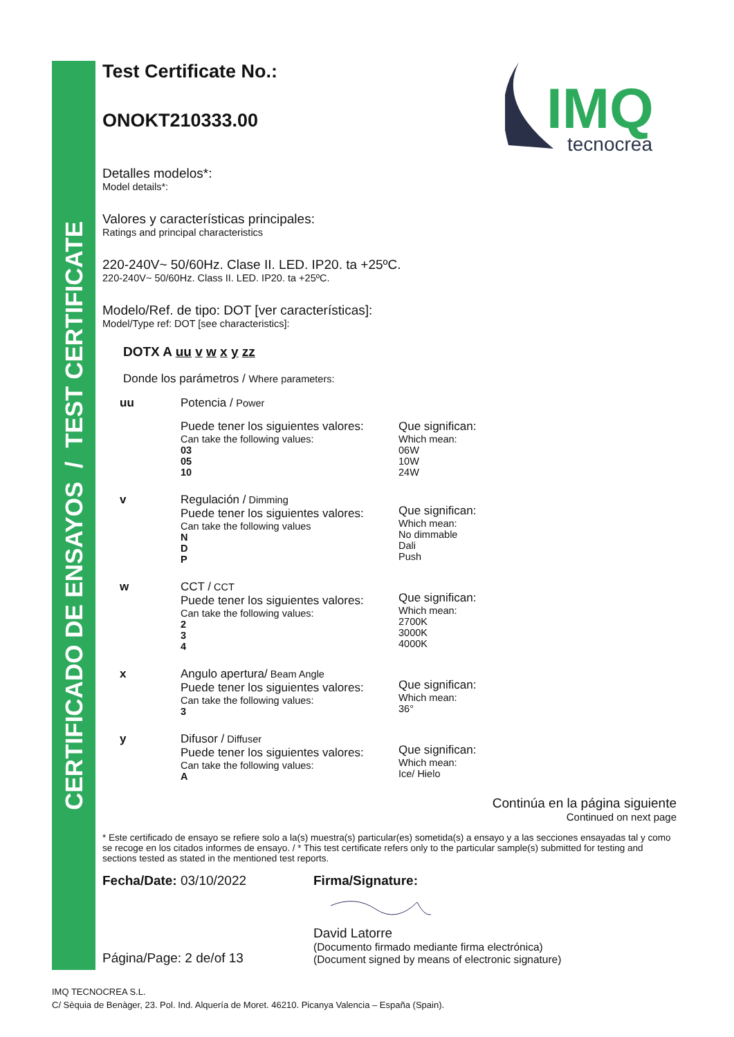CERTIFICADO DE ENSAYOS / TEST CERTIFICATE
IMQ
tecnocrea
Test Certificate No.:
ONOKT210333.00
Detalles modelos*:
Model details*:
Valores y características principales:
Ratings and principal characteristics
220-240V~ 50/60Hz. Clase II. LED. IP20. ta +25ºC.
220-240V~ 50/60Hz. Class II. LED. IP20. ta +25ºC.
Modelo/Ref. de tipo: DOT [ver características]:
Model/Type ref: DOT [see characteristics]:
DOTX A uu v w x y zz
Donde los parámetros / Where parameters:
| uu | Potencia / Power | |
| | Puede tener los siguientes valores: Can take the following values: 03 05 10 | Que significan: Which mean: 06W 10W 24W |
| v | Regulación / Dimming Puede tener los siguientes valores: Can take the following values N D P | Que significan: Which mean: No dimmable Dali Push |
| w | CCT / CCT Puede tener los siguientes valores: Can take the following values: 2 3 4 | Que significan: Which mean: 2700K 3000K 4000K |
| x | Angulo apertura/ Beam Angle Puede tener los siguientes valores: Can take the following values: 3 | Que significan: Which mean: 36° |
| y | Difusor / Diffuser Puede tener los siguientes valores: Can take the following values: A | Que significan: Which mean: Ice/ Hielo |
Continúa en la página siguiente
Continued on next page
* Este certificado de ensayo se refiere solo a la(s) muestra(s) particular(es) sometida(s) a ensayo y a las secciones ensayadas tal y como se recoge en los citados informes de ensayo. / * This test certificate refers only to the particular sample(s) submitted for testing and sections tested as stated in the mentioned test reports.
Fecha/Date: 03/10/2022
Página/Page: 2 de/of 13
Firma/Signature:
David Latorre
(Documento firmado mediante firma electrónica)
(Document signed by means of electronic signature)
IMQ TECNOCREA S.L.
C/ Sèquia de Benàger, 23. Pol. Ind. Alquería de Moret. 46210. Picanya Valencia – España (Spain).